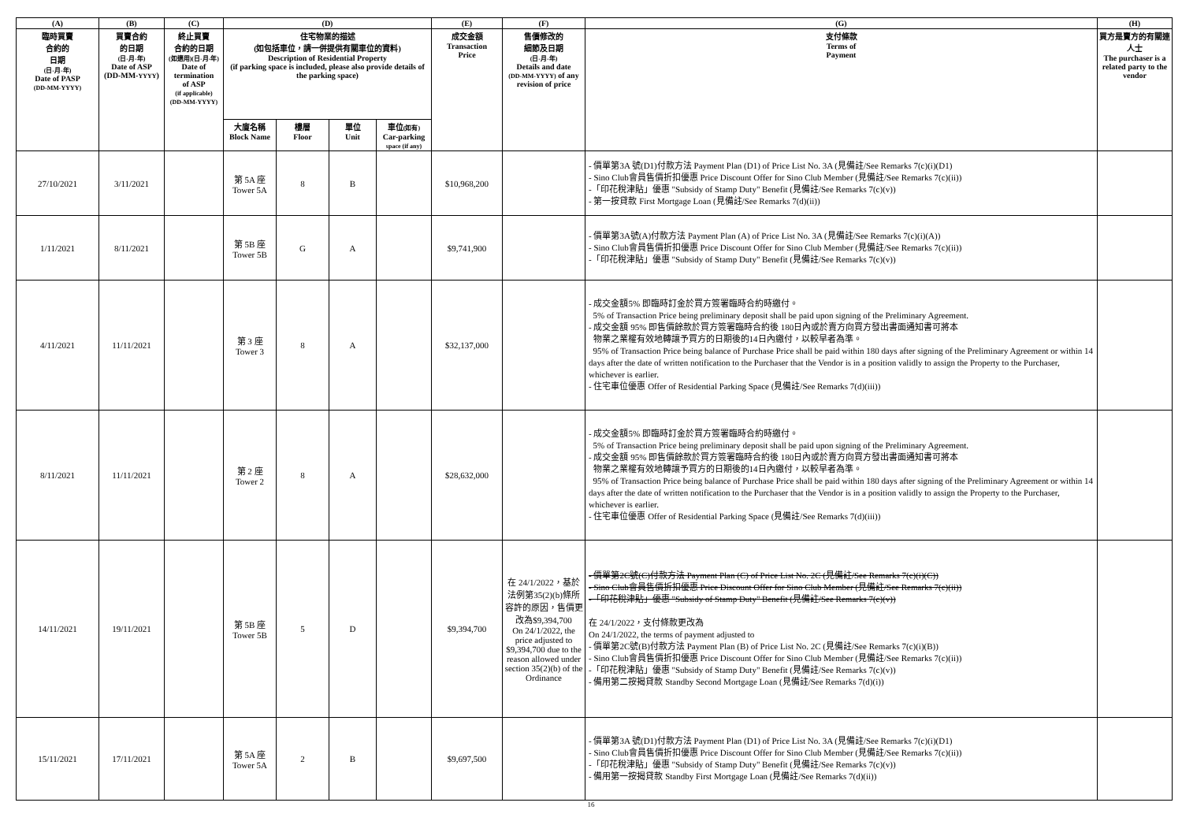| (A) | (B) | (C) | (D) | | | | (E) | (F) | (G) | (H) |
| --- | --- | --- | --- | --- | --- | --- | --- | --- | --- | --- |
| 臨時買賣 合約的 日期 (日-月-年) Date of PASP (DD-MM-YYYY) | 買賣合約 的日期 (日-月-年) Date of ASP (DD-MM- YYYY ) | 終止買賣 合約的日期 (如適用)(日-月-年) Date of termination of ASP (if applicable) (DD-MM-YYYY) | 住宅物業的描述 (如包括車位，請一併提供有關車位的資料) Description of Residential Property (if parking space is included, please also provide details of the parking space) | | | | 成交金額 Transaction Price | 售價修改的 細節及日期 (日-月-年) Details and date (DD-MM-YYYY) of any revision of price | 支付條款 Terms of Payment | 買方是賣方的有關連人士 The purchaser is a related party to the vendor |
| | | | 大廈名稱 Block Name | 樓層 Floor | 單位 Unit | 車位 (如有) Car-parking space (if any) | | | | |
| 27/10/2021 | 3/11/2021 | | 第 5A 座 Tower 5A | 8 | B | | $10,968,200 | | - 價單第3A 號(D1)付款方法 Payment Plan (D1) of Price List No. 3A (見備註/See Remarks 7(c)(i)(D1) - Sino Club會員售價折扣優惠 Price Discount Offer for Sino Club Member (見備註/See Remarks 7(c)(ii)) -「印花稅津貼」優惠 "Subsidy of Stamp Duty" Benefit (見備註/See Remarks 7(c)(v)) - 第一按貸款 First Mortgage Loan (見備註/See Remarks 7(d)(ii)) | |
| 1/11/2021 | 8/11/2021 | | 第 5B 座 Tower 5B | G | A | | $9,741,900 | | - 價單第3A號(A)付款方法 Payment Plan (A) of Price List No. 3A (見備註/See Remarks 7(c)(i)(A)) - Sino Club會員售價折扣優惠 Price Discount Offer for Sino Club Member (見備註/See Remarks 7(c)(ii)) -「印花稅津貼」優惠 "Subsidy of Stamp Duty" Benefit (見備註/See Remarks 7(c)(v)) | |
| 4/11/2021 | 11/11/2021 | | 第 3 座 Tower 3 | 8 | A | | $32,137,000 | | - 成交金額5% 即臨時訂金於買方簽署臨時合約時繳付。 5% of Transaction Price being preliminary deposit shall be paid upon signing of the Preliminary Agreement. - 成交金額 95% 即售價餘款於買方簽署臨時合約後 180日內或於賣方向買方發出書面通知書可將本 物業之業權有效地轉讓予買方的日期後的14日內繳付，以較早者為準。 95% of Transaction Price being balance of Purchase Price shall be paid within 180 days after signing of the Preliminary Agreement or within 14 days after the date of written notification to the Purchaser that the Vendor is in a position validly to assign the Property to the Purchaser, whichever is earlier. - 住宅車位優惠 Offer of Residential Parking Space (見備註/See Remarks 7(d)(iii)) | |
| 8/11/2021 | 11/11/2021 | | 第 2 座 Tower 2 | 8 | A | | $28,632,000 | | - 成交金額5% 即臨時訂金於買方簽署臨時合約時繳付。 5% of Transaction Price being preliminary deposit shall be paid upon signing of the Preliminary Agreement. - 成交金額 95% 即售價餘款於買方簽署臨時合約後 180日內或於賣方向買方發出書面通知書可將本 物業之業權有效地轉讓予買方的日期後的14日內繳付，以較早者為準。 95% of Transaction Price being balance of Purchase Price shall be paid within 180 days after signing of the Preliminary Agreement or within 14 days after the date of written notification to the Purchaser that the Vendor is in a position validly to assign the Property to the Purchaser, whichever is earlier. - 住宅車位優惠 Offer of Residential Parking Space (見備註/See Remarks 7(d)(iii)) | |
| 14/11/2021 | 19/11/2021 | | 第 5B 座 Tower 5B | 5 | D | | $9,394,700 | 在 24/1/2022，基於法例第35(2)(b)條所容許的原因，售價更改為$9,394,700 On 24/1/2022, the price adjusted to $9,394,700 due to the reason allowed under section 35(2)(b) of the Ordinance | - 價單第2C號(C)付款方法 Payment Plan (C) of Price List No. 2C (見備註/See Remarks 7(c)(i)(C)) - Sino Club會員售價折扣優惠 Price Discount Offer for Sino Club Member (見備註/See Remarks 7(c)(ii)) -「印花稅津貼」優惠 "Subsidy of Stamp Duty" Benefit (見備註/See Remarks 7(c)(v)) 在 24/1/2022，支付條款更改為 On 24/1/2022, the terms of payment adjusted to - 價單第2C號(B)付款方法 Payment Plan (B) of Price List No. 2C (見備註/See Remarks 7(c)(i)(B)) - Sino Club會員售價折扣優惠 Price Discount Offer for Sino Club Member (見備註/See Remarks 7(c)(ii)) -「印花稅津貼」優惠 "Subsidy of Stamp Duty" Benefit (見備註/See Remarks 7(c)(v)) - 備用第二按揭貸款 Standby Second Mortgage Loan (見備註/See Remarks 7(d)(i)) | |
| 15/11/2021 | 17/11/2021 | | 第 5A 座 Tower 5A | 2 | B | | $9,697,500 | | - 價單第3A 號(D1)付款方法 Payment Plan (D1) of Price List No. 3A (見備註/See Remarks 7(c)(i)(D1) - Sino Club會員售價折扣優惠 Price Discount Offer for Sino Club Member (見備註/See Remarks 7(c)(ii)) -「印花稅津貼」優惠 "Subsidy of Stamp Duty" Benefit (見備註/See Remarks 7(c)(v)) - 備用第一按揭貸款 Standby First Mortgage Loan (見備註/See Remarks 7(d)(ii)) | |
16